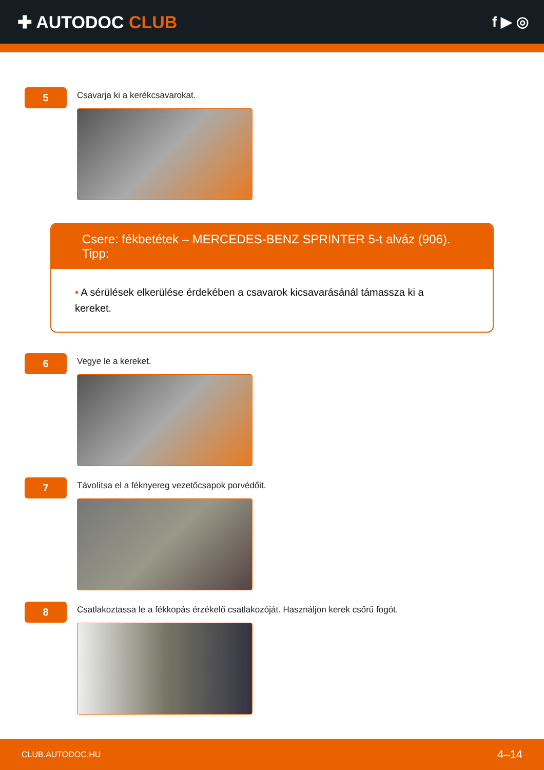✚ AUTODOC CLUB
f ▶ ◎
5
Csavarja ki a kerékcsavarokat.
Csere: fékbetétek – MERCEDES-BENZ SPRINTER 5-t alváz (906). Tipp:
• A sérülések elkerülése érdekében a csavarok kicsavarásánál támassza ki a kereket.
6
Vegye le a kereket.
7
Távolítsa el a féknyereg vezetőcsapok porvédőit.
8
Csatlakoztassa le a fékkopás érzékelő csatlakozóját. Használjon kerek csőrű fogót.
CLUB.AUTODOC.HU 4–14